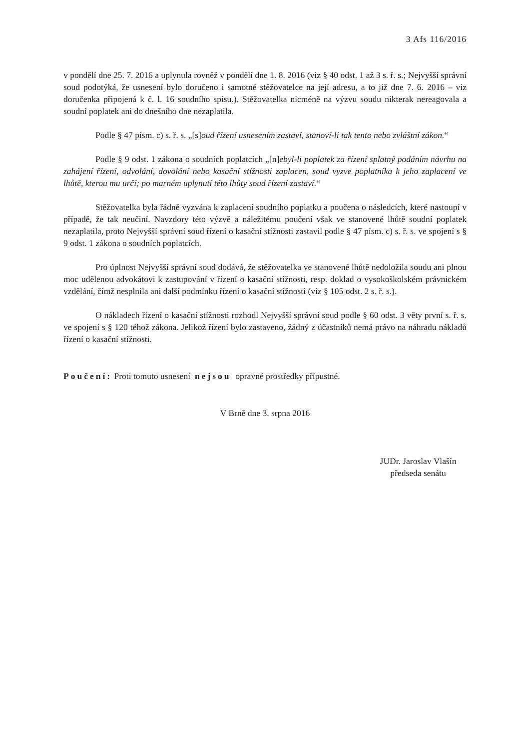3 Afs 116/2016
v pondělí dne 25. 7. 2016 a uplynula rovněž v pondělí dne 1. 8. 2016 (viz § 40 odst. 1 až 3 s. ř. s.; Nejvyšší správní soud podotýká, že usnesení bylo doručeno i samotné stěžovatelce na její adresu, a to již dne 7. 6. 2016 – viz doručenka připojená k č. l. 16 soudního spisu.). Stěžovatelka nicméně na výzvu soudu nikterak nereagovala a soudní poplatek ani do dnešního dne nezaplatila.
Podle § 47 písm. c) s. ř. s. „[s]oud řízení usnesením zastaví, stanoví-li tak tento nebo zvláštní zákon.“
Podle § 9 odst. 1 zákona o soudních poplatcích „[n]ebyl-li poplatek za řízení splatný podáním návrhu na zahájení řízení, odvolání, dovolání nebo kasační stížnosti zaplacen, soud vyzve poplatníka k jeho zaplacení ve lhůtě, kterou mu určí; po marném uplynutí této lhůty soud řízení zastaví.“
Stěžovatelka byla řádně vyzvána k zaplacení soudního poplatku a poučena o následcích, které nastoupí v případě, že tak neučiní. Navzdory této výzvě a náležitému poučení však ve stanovené lhůtě soudní poplatek nezaplatila, proto Nejvyšší správní soud řízení o kasační stížnosti zastavil podle § 47 písm. c) s. ř. s. ve spojení s § 9 odst. 1 zákona o soudních poplatcích.
Pro úplnost Nejvyšší správní soud dodává, že stěžovatelka ve stanovené lhůtě nedoložila soudu ani plnou moc udělenou advokátovi k zastupování v řízení o kasační stížnosti, resp. doklad o vysokoškolském právnickém vzdělání, čímž nesplnila ani další podmínku řízení o kasační stížnosti (viz § 105 odst. 2 s. ř. s.).
O nákladech řízení o kasační stížnosti rozhodl Nejvyšší správní soud podle § 60 odst. 3 věty první s. ř. s. ve spojení s § 120 téhož zákona. Jelikož řízení bylo zastaveno, žádný z účastníků nemá právo na náhradu nákladů řízení o kasační stížnosti.
Poučení: Proti tomuto usnesení nejsou opravné prostředky přípustné.
V Brně dne 3. srpna 2016
JUDr. Jaroslav Vlašín
předseda senátu